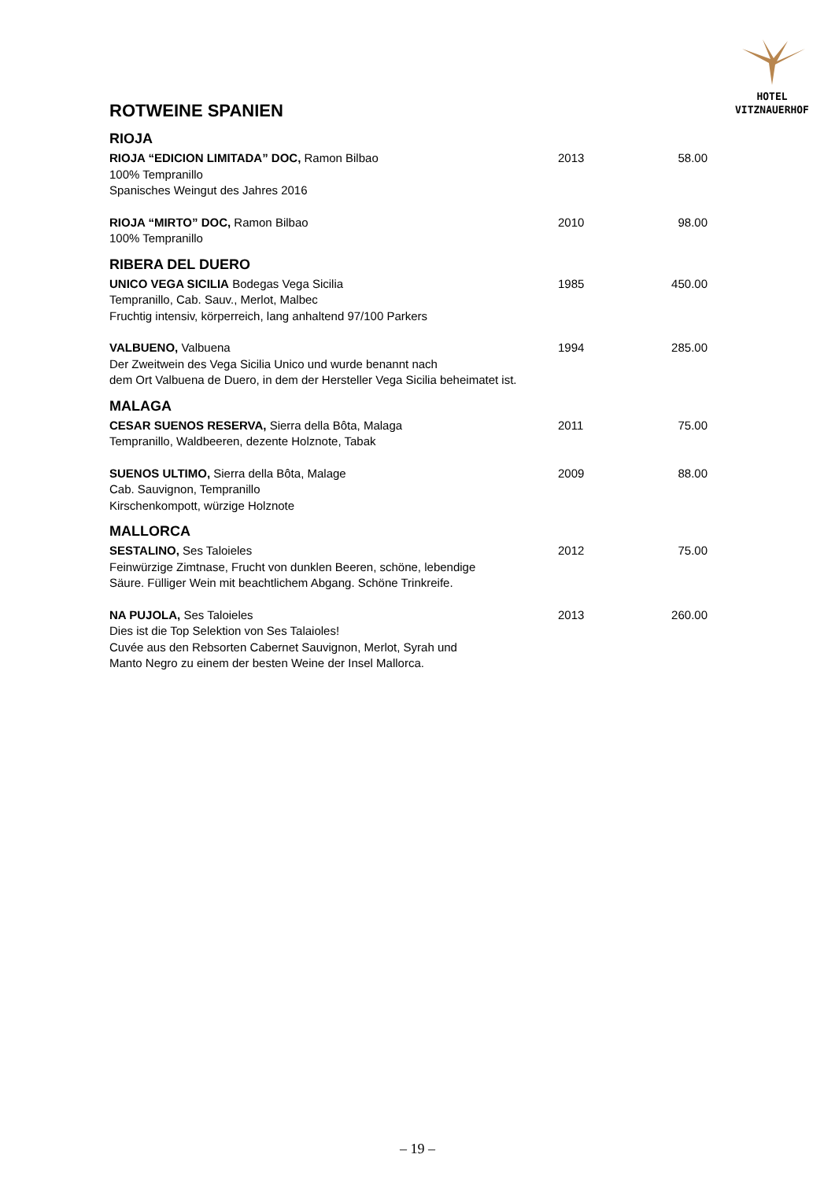HOTEL
VITZNAUERHOF
ROTWEINE SPANIEN
RIOJA
| RIOJA “EDICION LIMITADA” DOC, Ramon Bilbao 100% Tempranillo Spanisches Weingut des Jahres 2016 | 2013 | 58.00 |
| RIOJA “MIRTO” DOC, Ramon Bilbao 100% Tempranillo | 2010 | 98.00 |
RIBERA DEL DUERO
| UNICO VEGA SICILIA Bodegas Vega Sicilia Tempranillo, Cab. Sauv., Merlot, Malbec Fruchtig intensiv, körperreich, lang anhaltend 97/100 Parkers | 1985 | 450.00 |
| VALBUENO, Valbuena Der Zweitwein des Vega Sicilia Unico und wurde benannt nach dem Ort Valbuena de Duero, in dem der Hersteller Vega Sicilia beheimatet ist. | 1994 | 285.00 |
MALAGA
| CESAR SUENOS RESERVA, Sierra della Bôta, Malaga Tempranillo, Waldbeeren, dezente Holznote, Tabak | 2011 | 75.00 |
| SUENOS ULTIMO, Sierra della Bôta, Malage Cab. Sauvignon, Tempranillo Kirschenkompott, würzige Holznote | 2009 | 88.00 |
MALLORCA
| SESTALINO, Ses Taloieles Feinwürzige Zimtnase, Frucht von dunklen Beeren, schöne, lebendige Säure. Fülliger Wein mit beachtlichem Abgang. Schöne Trinkreife. | 2012 | 75.00 |
| NA PUJOLA, Ses Taloieles Dies ist die Top Selektion von Ses Talaioles! Cuvée aus den Rebsorten Cabernet Sauvignon, Merlot, Syrah und Manto Negro zu einem der besten Weine der Insel Mallorca. | 2013 | 260.00 |
– 19 –